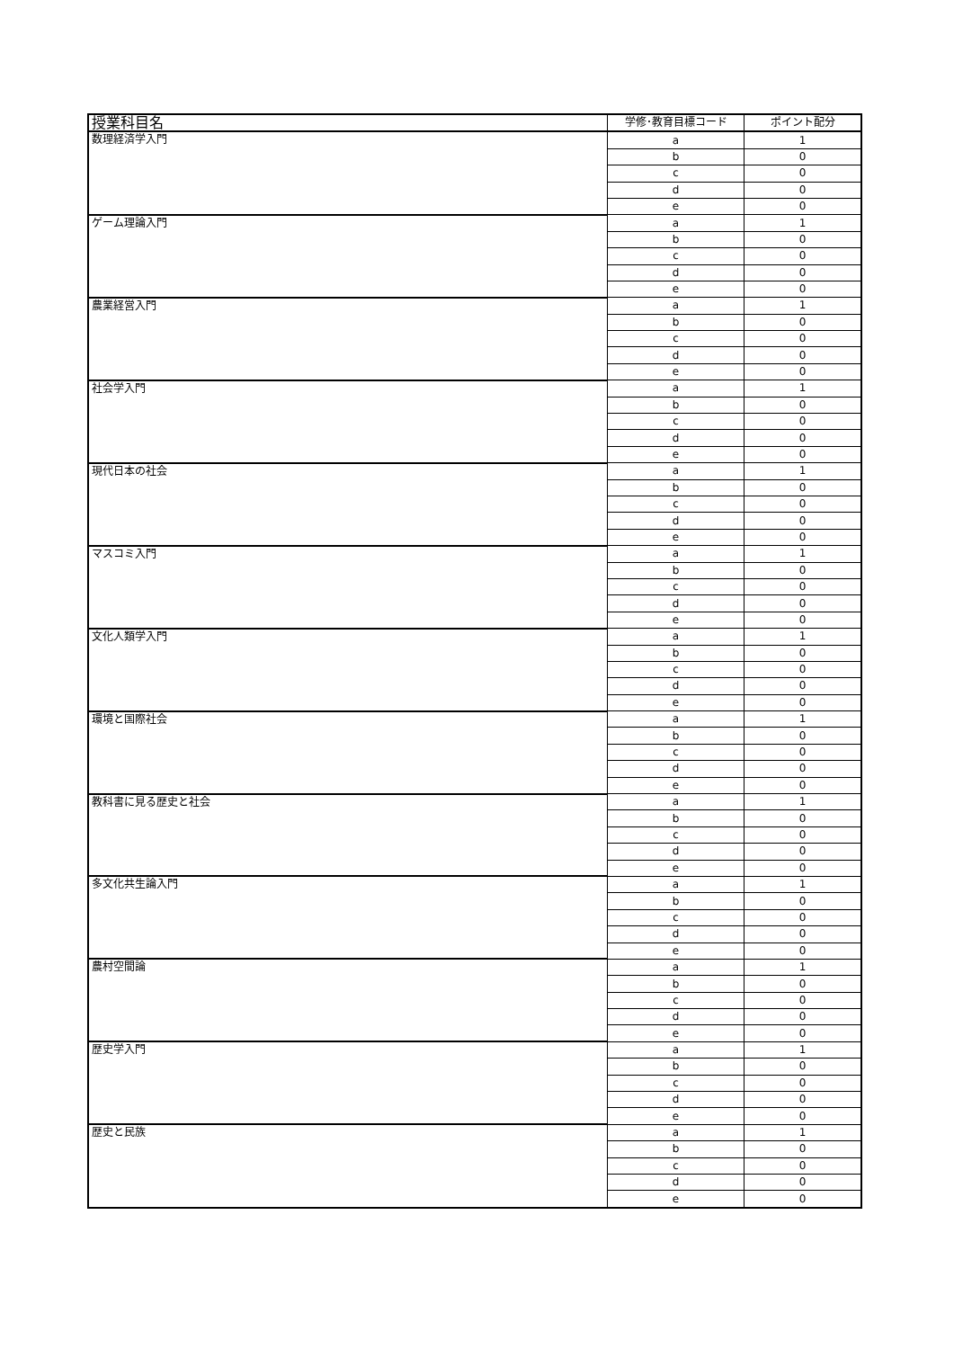| 授業科目名 | 学修･教育目標コード | ポイント配分 |
| --- | --- | --- |
| 数理経済学入門 | a | 1 |
| | b | 0 |
| | c | 0 |
| | d | 0 |
| | e | 0 |
| ゲーム理論入門 | a | 1 |
| | b | 0 |
| | c | 0 |
| | d | 0 |
| | e | 0 |
| 農業経営入門 | a | 1 |
| | b | 0 |
| | c | 0 |
| | d | 0 |
| | e | 0 |
| 社会学入門 | a | 1 |
| | b | 0 |
| | c | 0 |
| | d | 0 |
| | e | 0 |
| 現代日本の社会 | a | 1 |
| | b | 0 |
| | c | 0 |
| | d | 0 |
| | e | 0 |
| マスコミ入門 | a | 1 |
| | b | 0 |
| | c | 0 |
| | d | 0 |
| | e | 0 |
| 文化人類学入門 | a | 1 |
| | b | 0 |
| | c | 0 |
| | d | 0 |
| | e | 0 |
| 環境と国際社会 | a | 1 |
| | b | 0 |
| | c | 0 |
| | d | 0 |
| | e | 0 |
| 教科書に見る歴史と社会 | a | 1 |
| | b | 0 |
| | c | 0 |
| | d | 0 |
| | e | 0 |
| 多文化共生論入門 | a | 1 |
| | b | 0 |
| | c | 0 |
| | d | 0 |
| | e | 0 |
| 農村空間論 | a | 1 |
| | b | 0 |
| | c | 0 |
| | d | 0 |
| | e | 0 |
| 歴史学入門 | a | 1 |
| | b | 0 |
| | c | 0 |
| | d | 0 |
| | e | 0 |
| 歴史と民族 | a | 1 |
| | b | 0 |
| | c | 0 |
| | d | 0 |
| | e | 0 |